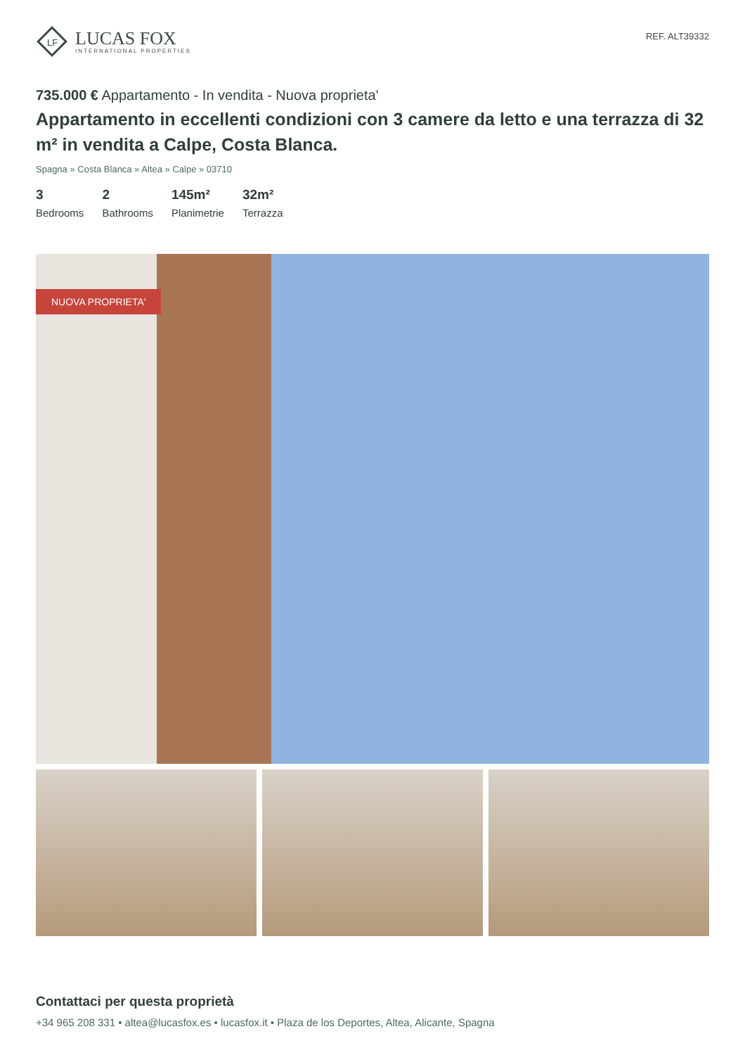LF
LUCAS FOX
INTERNATIONAL PROPERTIES
REF. ALT39332
735.000 € Appartamento - In vendita - Nuova proprieta'
Appartamento in eccellenti condizioni con 3 camere da letto e una terrazza di 32 m² in vendita a Calpe, Costa Blanca.
Spagna » Costa Blanca » Altea » Calpe » 03710
3
Bedrooms
2
Bathrooms
145m²
Planimetrie
32m²
Terrazza
NUOVA PROPRIETA'
Contattaci per questa proprietà
+34 965 208 331 • altea@lucasfox.es • lucasfox.it • Plaza de los Deportes, Altea, Alicante, Spagna